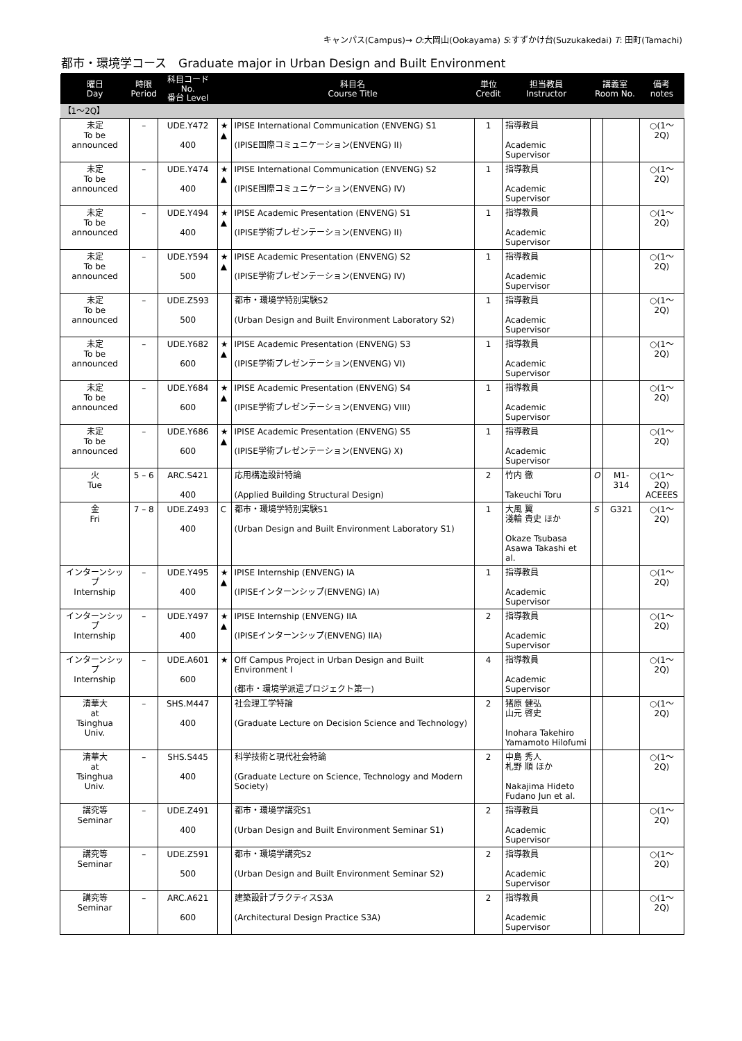キャンパス(Campus)→ O:大岡山(Ookayama) S:すずかけ台(Suzukakedai) T: 田町(Tamachi)
都市・環境学コース　Graduate major in Urban Design and Built Environment
| 曜日 Day | 時限 Period | 科目コード No. 番台 Level | | 科目名 Course Title | 単位 Credit | 担当教員 Instructor | 講義室 Room No. | | 備考 notes |
| --- | --- | --- | --- | --- | --- | --- | --- | --- | --- |
| 【1～2Q】 | | | | | | | | | |
| 未定 To be announced | – | UDE.Y472 400 | ★ ▲ | IPISE International Communication (ENVENG) S1 (IPISE国際コミュニケーション(ENVENG) II) | 1 | 指導教員 Academic Supervisor | | | ○(1～2Q) |
| 未定 To be announced | – | UDE.Y474 400 | ★ ▲ | IPISE International Communication (ENVENG) S2 (IPISE国際コミュニケーション(ENVENG) IV) | 1 | 指導教員 Academic Supervisor | | | ○(1～2Q) |
| 未定 To be announced | – | UDE.Y494 400 | ★ ▲ | IPISE Academic Presentation (ENVENG) S1 (IPISE学術プレゼンテーション(ENVENG) II) | 1 | 指導教員 Academic Supervisor | | | ○(1～2Q) |
| 未定 To be announced | – | UDE.Y594 500 | ★ ▲ | IPISE Academic Presentation (ENVENG) S2 (IPISE学術プレゼンテーション(ENVENG) IV) | 1 | 指導教員 Academic Supervisor | | | ○(1～2Q) |
| 未定 To be announced | – | UDE.Z593 500 | | 都市・環境学特別実験S2 (Urban Design and Built Environment Laboratory S2) | 1 | 指導教員 Academic Supervisor | | | ○(1～2Q) |
| 未定 To be announced | – | UDE.Y682 600 | ★ ▲ | IPISE Academic Presentation (ENVENG) S3 (IPISE学術プレゼンテーション(ENVENG) VI) | 1 | 指導教員 Academic Supervisor | | | ○(1～2Q) |
| 未定 To be announced | – | UDE.Y684 600 | ★ ▲ | IPISE Academic Presentation (ENVENG) S4 (IPISE学術プレゼンテーション(ENVENG) VIII) | 1 | 指導教員 Academic Supervisor | | | ○(1～2Q) |
| 未定 To be announced | – | UDE.Y686 600 | ★ ▲ | IPISE Academic Presentation (ENVENG) S5 (IPISE学術プレゼンテーション(ENVENG) X) | 1 | 指導教員 Academic Supervisor | | | ○(1～2Q) |
| 火 Tue | 5 – 6 | ARC.S421 400 | | 応用構造設計特論 (Applied Building Structural Design) | 2 | 竹内 徹 Takeuchi Toru | O | M1-314 | ○(1～2Q) ACEEES |
| 金 Fri | 7 – 8 | UDE.Z493 400 | C | 都市・環境学特別実験S1 (Urban Design and Built Environment Laboratory S1) | 1 | 大風 翼 淺輪 貴史 ほか Okaze Tsubasa Asawa Takashi et al. | S | G321 | ○(1～2Q) |
| インターンシップ Internship | – | UDE.Y495 400 | ★ ▲ | IPISE Internship (ENVENG) IA (IPISEインターンシップ(ENVENG) IA) | 1 | 指導教員 Academic Supervisor | | | ○(1～2Q) |
| インターンシップ Internship | – | UDE.Y497 400 | ★ ▲ | IPISE Internship (ENVENG) IIA (IPISEインターンシップ(ENVENG) IIA) | 2 | 指導教員 Academic Supervisor | | | ○(1～2Q) |
| インターンシップ Internship | – | UDE.A601 600 | ★ | Off Campus Project in Urban Design and Built Environment I (都市・環境学派遣プロジェクト第一) | 4 | 指導教員 Academic Supervisor | | | ○(1～2Q) |
| 清華大 at Tsinghua Univ. | – | SHS.M447 400 | | 社会理工学特論 (Graduate Lecture on Decision Science and Technology) | 2 | 猪原 健弘 山元 啓史 Inohara Takehiro Yamamoto Hilofumi | | | ○(1～2Q) |
| 清華大 at Tsinghua Univ. | – | SHS.S445 400 | | 科学技術と現代社会特論 (Graduate Lecture on Science, Technology and Modern Society) | 2 | 中島 秀人 札野 順 ほか Nakajima Hideto Fudano Jun et al. | | | ○(1～2Q) |
| 講究等 Seminar | – | UDE.Z491 400 | | 都市・環境学講究S1 (Urban Design and Built Environment Seminar S1) | 2 | 指導教員 Academic Supervisor | | | ○(1～2Q) |
| 講究等 Seminar | – | UDE.Z591 500 | | 都市・環境学講究S2 (Urban Design and Built Environment Seminar S2) | 2 | 指導教員 Academic Supervisor | | | ○(1～2Q) |
| 講究等 Seminar | – | ARC.A621 600 | | 建築設計プラクティスS3A (Architectural Design Practice S3A) | 2 | 指導教員 Academic Supervisor | | | ○(1～2Q) |